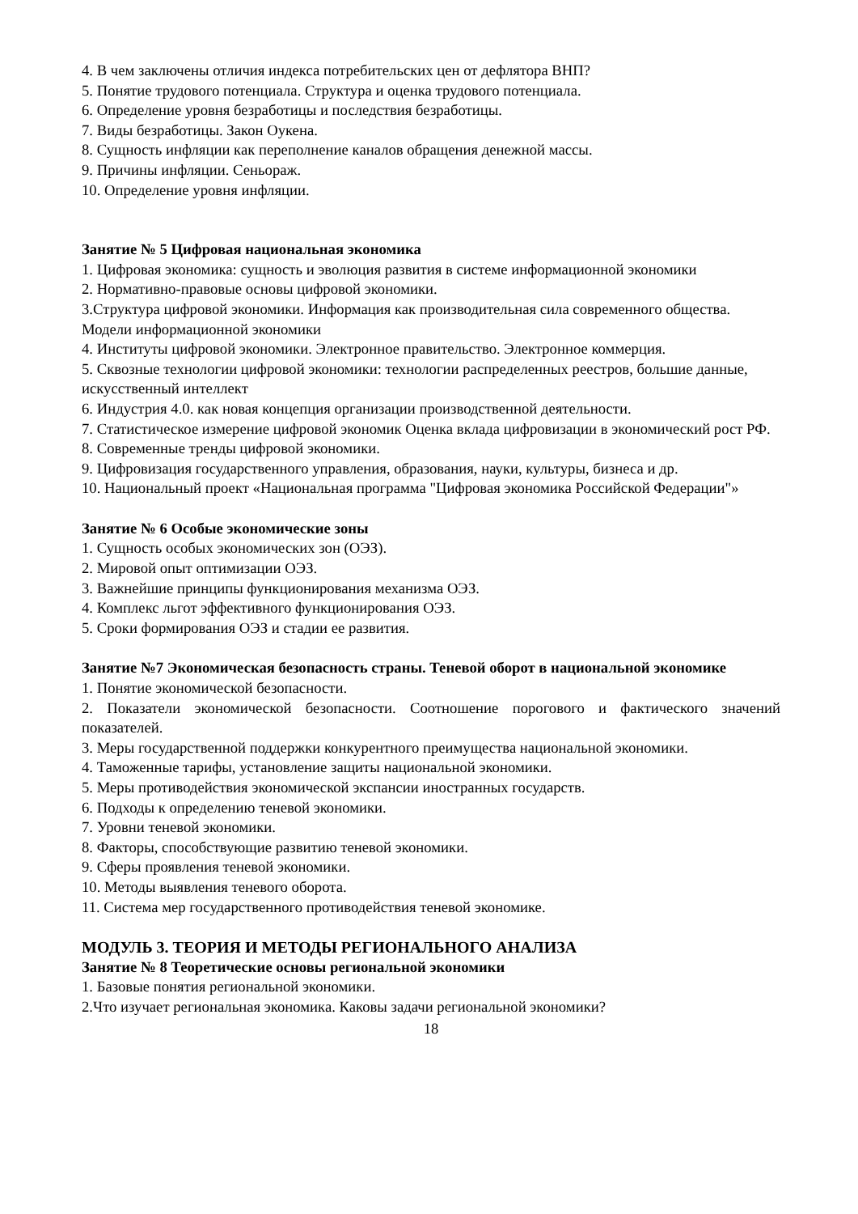4. В чем заключены отличия индекса потребительских цен от дефлятора ВНП?
5. Понятие трудового потенциала. Структура и оценка трудового потенциала.
6. Определение уровня безработицы и последствия безработицы.
7. Виды безработицы. Закон Оукена.
8. Сущность инфляции как переполнение каналов обращения денежной массы.
9. Причины инфляции. Сеньораж.
10. Определение уровня инфляции.
Занятие № 5 Цифровая национальная экономика
1. Цифровая экономика: сущность и эволюция развития в системе информационной экономики
2. Нормативно-правовые основы цифровой экономики.
3.Структура цифровой экономики. Информация как производительная сила современного общества. Модели информационной экономики
4. Институты цифровой экономики. Электронное правительство. Электронное коммерция.
5. Сквозные технологии цифровой экономики: технологии распределенных реестров, большие данные, искусственный интеллект
6. Индустрия 4.0. как новая концепция организации производственной деятельности.
7. Статистическое измерение цифровой экономик Оценка вклада цифровизации в экономический рост РФ.
8. Современные тренды цифровой экономики.
9. Цифровизация государственного управления, образования, науки, культуры, бизнеса и др.
10. Национальный проект «Национальная программа "Цифровая экономика Российской Федерации"»
Занятие № 6 Особые экономические зоны
1. Сущность особых экономических зон (ОЭЗ).
2. Мировой опыт оптимизации ОЭЗ.
3. Важнейшие принципы функционирования механизма ОЭЗ.
4. Комплекс льгот эффективного функционирования ОЭЗ.
5. Сроки формирования ОЭЗ и стадии ее развития.
Занятие №7 Экономическая безопасность страны. Теневой оборот в национальной экономике
1. Понятие экономической безопасности.
2. Показатели экономической безопасности. Соотношение порогового и фактического значений показателей.
3. Меры государственной поддержки конкурентного преимущества национальной экономики.
4. Таможенные тарифы, установление защиты национальной экономики.
5. Меры противодействия экономической экспансии иностранных государств.
6. Подходы к определению теневой экономики.
7. Уровни теневой экономики.
8. Факторы, способствующие развитию теневой экономики.
9. Сферы проявления теневой экономики.
10. Методы выявления теневого оборота.
11. Система мер государственного противодействия теневой экономике.
МОДУЛЬ 3. ТЕОРИЯ И МЕТОДЫ РЕГИОНАЛЬНОГО АНАЛИЗА
Занятие № 8 Теоретические основы региональной экономики
1. Базовые понятия региональной экономики.
2.Что изучает региональная экономика. Каковы задачи региональной экономики?
18